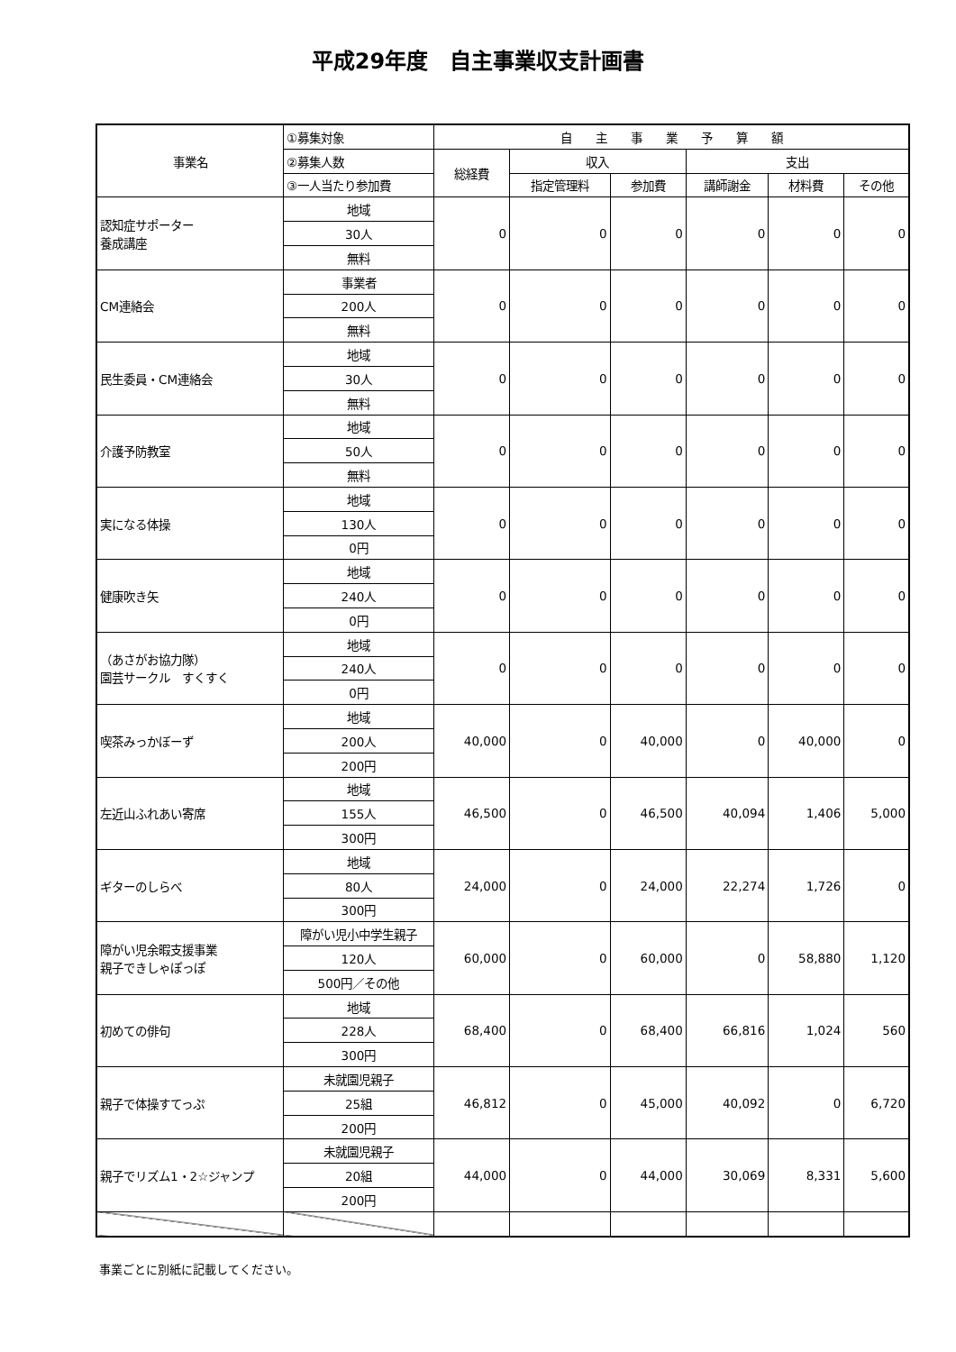平成29年度　自主事業収支計画書
| 事業名 | ①募集対象 | 自 主 事 業 予 算 額 | | | | | |
| --- | --- | --- | --- | --- | --- | --- | --- |
| | ②募集人数 | 総経費 | 収入 | | 支出 | | |
| | ③一人当たり参加費 | | 指定管理料 | 参加費 | 講師謝金 | 材料費 | その他 |
| 認知症サポーター 養成講座 | 地域 | 0 | 0 | 0 | 0 | 0 | 0 |
| | 30人 | | | | | | |
| | 無料 | | | | | | |
| CM連絡会 | 事業者 | 0 | 0 | 0 | 0 | 0 | 0 |
| | 200人 | | | | | | |
| | 無料 | | | | | | |
| 民生委員・CM連絡会 | 地域 | 0 | 0 | 0 | 0 | 0 | 0 |
| | 30人 | | | | | | |
| | 無料 | | | | | | |
| 介護予防教室 | 地域 | 0 | 0 | 0 | 0 | 0 | 0 |
| | 50人 | | | | | | |
| | 無料 | | | | | | |
| 実になる体操 | 地域 | 0 | 0 | 0 | 0 | 0 | 0 |
| | 130人 | | | | | | |
| | 0円 | | | | | | |
| 健康吹き矢 | 地域 | 0 | 0 | 0 | 0 | 0 | 0 |
| | 240人 | | | | | | |
| | 0円 | | | | | | |
| （あさがお協力隊） 園芸サークル すくすく | 地域 | 0 | 0 | 0 | 0 | 0 | 0 |
| | 240人 | | | | | | |
| | 0円 | | | | | | |
| 喫茶みっかぼーず | 地域 | 40,000 | 0 | 40,000 | 0 | 40,000 | 0 |
| | 200人 | | | | | | |
| | 200円 | | | | | | |
| 左近山ふれあい寄席 | 地域 | 46,500 | 0 | 46,500 | 40,094 | 1,406 | 5,000 |
| | 155人 | | | | | | |
| | 300円 | | | | | | |
| ギターのしらべ | 地域 | 24,000 | 0 | 24,000 | 22,274 | 1,726 | 0 |
| | 80人 | | | | | | |
| | 300円 | | | | | | |
| 障がい児余暇支援事業 親子できしゃぽっぽ | 障がい児小中学生親子 | 60,000 | 0 | 60,000 | 0 | 58,880 | 1,120 |
| | 120人 | | | | | | |
| | 500円／その他 | | | | | | |
| 初めての俳句 | 地域 | 68,400 | 0 | 68,400 | 66,816 | 1,024 | 560 |
| | 228人 | | | | | | |
| | 300円 | | | | | | |
| 親子で体操すてっぷ | 未就園児親子 | 46,812 | 0 | 45,000 | 40,092 | 0 | 6,720 |
| | 25組 | | | | | | |
| | 200円 | | | | | | |
| 親子でリズム1・2☆ジャンプ | 未就園児親子 | 44,000 | 0 | 44,000 | 30,069 | 8,331 | 5,600 |
| | 20組 | | | | | | |
| | 200円 | | | | | | |
事業ごとに別紙に記載してください。